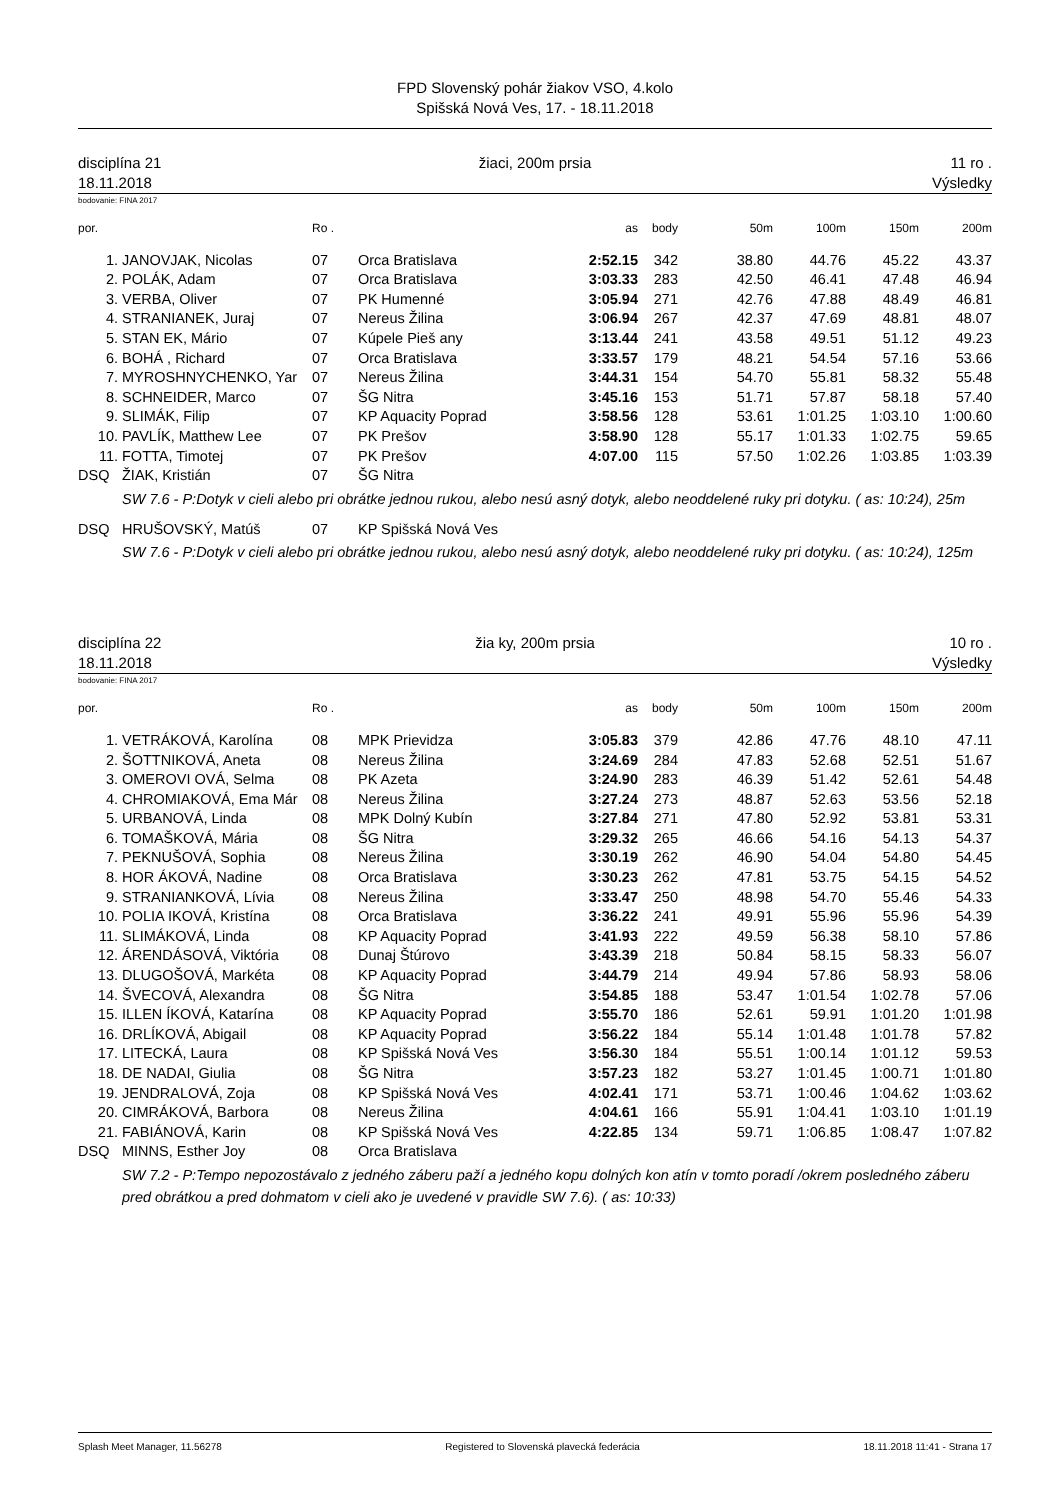FPD Slovenský pohár žiakov VSO, 4.kolo
Spišská Nová Ves, 17. - 18.11.2018
disciplína 21
18.11.2018
žiaci, 200m prsia 11 ro .
Výsledky
bodovanie: FINA 2017
| por. | | Ro . | | as | body | 50m | 100m | 150m | 200m |
| --- | --- | --- | --- | --- | --- | --- | --- | --- | --- |
| 1. | JANOVJAK, Nicolas | 07 | Orca Bratislava | 2:52.15 | 342 | 38.80 | 44.76 | 45.22 | 43.37 |
| 2. | POLÁK, Adam | 07 | Orca Bratislava | 3:03.33 | 283 | 42.50 | 46.41 | 47.48 | 46.94 |
| 3. | VERBA, Oliver | 07 | PK Humenné | 3:05.94 | 271 | 42.76 | 47.88 | 48.49 | 46.81 |
| 4. | STRANIANEK, Juraj | 07 | Nereus Žilina | 3:06.94 | 267 | 42.37 | 47.69 | 48.81 | 48.07 |
| 5. | STAN EK, Mário | 07 | Kúpele Pieš any | 3:13.44 | 241 | 43.58 | 49.51 | 51.12 | 49.23 |
| 6. | BOHÁ , Richard | 07 | Orca Bratislava | 3:33.57 | 179 | 48.21 | 54.54 | 57.16 | 53.66 |
| 7. | MYROSHNYCHENKO, Yar | 07 | Nereus Žilina | 3:44.31 | 154 | 54.70 | 55.81 | 58.32 | 55.48 |
| 8. | SCHNEIDER, Marco | 07 | ŠG Nitra | 3:45.16 | 153 | 51.71 | 57.87 | 58.18 | 57.40 |
| 9. | SLIMÁK, Filip | 07 | KP Aquacity Poprad | 3:58.56 | 128 | 53.61 | 1:01.25 | 1:03.10 | 1:00.60 |
| 10. | PAVLÍK, Matthew Lee | 07 | PK Prešov | 3:58.90 | 128 | 55.17 | 1:01.33 | 1:02.75 | 59.65 |
| 11. | FOTTA, Timotej | 07 | PK Prešov | 4:07.00 | 115 | 57.50 | 1:02.26 | 1:03.85 | 1:03.39 |
| DSQ | ŽIAK, Kristián | 07 | ŠG Nitra | | | | | | |
| SW 7.6 - P:Dotyk v cieli alebo pri obrátke jednou rukou, alebo nesú asný dotyk, alebo neoddelené ruky pri dotyku. ( as: 10:24), 25m | | | | | | | | | |
| DSQ | HRUŠOVSKÝ, Matúš | 07 | KP Spišská Nová Ves | | | | | | |
| SW 7.6 - P:Dotyk v cieli alebo pri obrátke jednou rukou, alebo nesú asný dotyk, alebo neoddelené ruky pri dotyku. ( as: 10:24), 125m | | | | | | | | | |
disciplína 22
18.11.2018
žia ky, 200m prsia 10 ro .
Výsledky
bodovanie: FINA 2017
| por. | | Ro . | | as | body | 50m | 100m | 150m | 200m |
| --- | --- | --- | --- | --- | --- | --- | --- | --- | --- |
| 1. | VETRÁKOVÁ, Karolína | 08 | MPK Prievidza | 3:05.83 | 379 | 42.86 | 47.76 | 48.10 | 47.11 |
| 2. | ŠOTTNIKOVÁ, Aneta | 08 | Nereus Žilina | 3:24.69 | 284 | 47.83 | 52.68 | 52.51 | 51.67 |
| 3. | OMEROVI OVÁ, Selma | 08 | PK Azeta | 3:24.90 | 283 | 46.39 | 51.42 | 52.61 | 54.48 |
| 4. | CHROMIAKOVÁ, Ema Már | 08 | Nereus Žilina | 3:27.24 | 273 | 48.87 | 52.63 | 53.56 | 52.18 |
| 5. | URBANOVÁ, Linda | 08 | MPK Dolný Kubín | 3:27.84 | 271 | 47.80 | 52.92 | 53.81 | 53.31 |
| 6. | TOMAŠKOVÁ, Mária | 08 | ŠG Nitra | 3:29.32 | 265 | 46.66 | 54.16 | 54.13 | 54.37 |
| 7. | PEKNUŠOVÁ, Sophia | 08 | Nereus Žilina | 3:30.19 | 262 | 46.90 | 54.04 | 54.80 | 54.45 |
| 8. | HOR ÁKOVÁ, Nadine | 08 | Orca Bratislava | 3:30.23 | 262 | 47.81 | 53.75 | 54.15 | 54.52 |
| 9. | STRANIANKOVÁ, Lívia | 08 | Nereus Žilina | 3:33.47 | 250 | 48.98 | 54.70 | 55.46 | 54.33 |
| 10. | POLIA IKOVÁ, Kristína | 08 | Orca Bratislava | 3:36.22 | 241 | 49.91 | 55.96 | 55.96 | 54.39 |
| 11. | SLIMÁKOVÁ, Linda | 08 | KP Aquacity Poprad | 3:41.93 | 222 | 49.59 | 56.38 | 58.10 | 57.86 |
| 12. | ÁRENDÁSOVÁ, Viktória | 08 | Dunaj Štúrovo | 3:43.39 | 218 | 50.84 | 58.15 | 58.33 | 56.07 |
| 13. | DLUGOŠOVÁ, Markéta | 08 | KP Aquacity Poprad | 3:44.79 | 214 | 49.94 | 57.86 | 58.93 | 58.06 |
| 14. | ŠVECOVÁ, Alexandra | 08 | ŠG Nitra | 3:54.85 | 188 | 53.47 | 1:01.54 | 1:02.78 | 57.06 |
| 15. | ILLEN ÍKOVÁ, Katarína | 08 | KP Aquacity Poprad | 3:55.70 | 186 | 52.61 | 59.91 | 1:01.20 | 1:01.98 |
| 16. | DRLÍKOVÁ, Abigail | 08 | KP Aquacity Poprad | 3:56.22 | 184 | 55.14 | 1:01.48 | 1:01.78 | 57.82 |
| 17. | LITECKÁ, Laura | 08 | KP Spišská Nová Ves | 3:56.30 | 184 | 55.51 | 1:00.14 | 1:01.12 | 59.53 |
| 18. | DE NADAI, Giulia | 08 | ŠG Nitra | 3:57.23 | 182 | 53.27 | 1:01.45 | 1:00.71 | 1:01.80 |
| 19. | JENDRALOVÁ, Zoja | 08 | KP Spišská Nová Ves | 4:02.41 | 171 | 53.71 | 1:00.46 | 1:04.62 | 1:03.62 |
| 20. | CIMRÁKOVÁ, Barbora | 08 | Nereus Žilina | 4:04.61 | 166 | 55.91 | 1:04.41 | 1:03.10 | 1:01.19 |
| 21. | FABIÁNOVÁ, Karin | 08 | KP Spišská Nová Ves | 4:22.85 | 134 | 59.71 | 1:06.85 | 1:08.47 | 1:07.82 |
| DSQ | MINNS, Esther Joy | 08 | Orca Bratislava | | | | | | |
| SW 7.2 - P:Tempo nepozostávalo z jedného záberu paží a jedného kopu dolných kon atín v tomto poradí /okrem posledného záberu pred obrátkou a pred dohmatom v cieli ako je uvedené v pravidle SW 7.6). ( as: 10:33) | | | | | | | | | |
Splash Meet Manager, 11.56278 Registered to Slovenská plavecká federácia 18.11.2018 11:41 - Strana 17